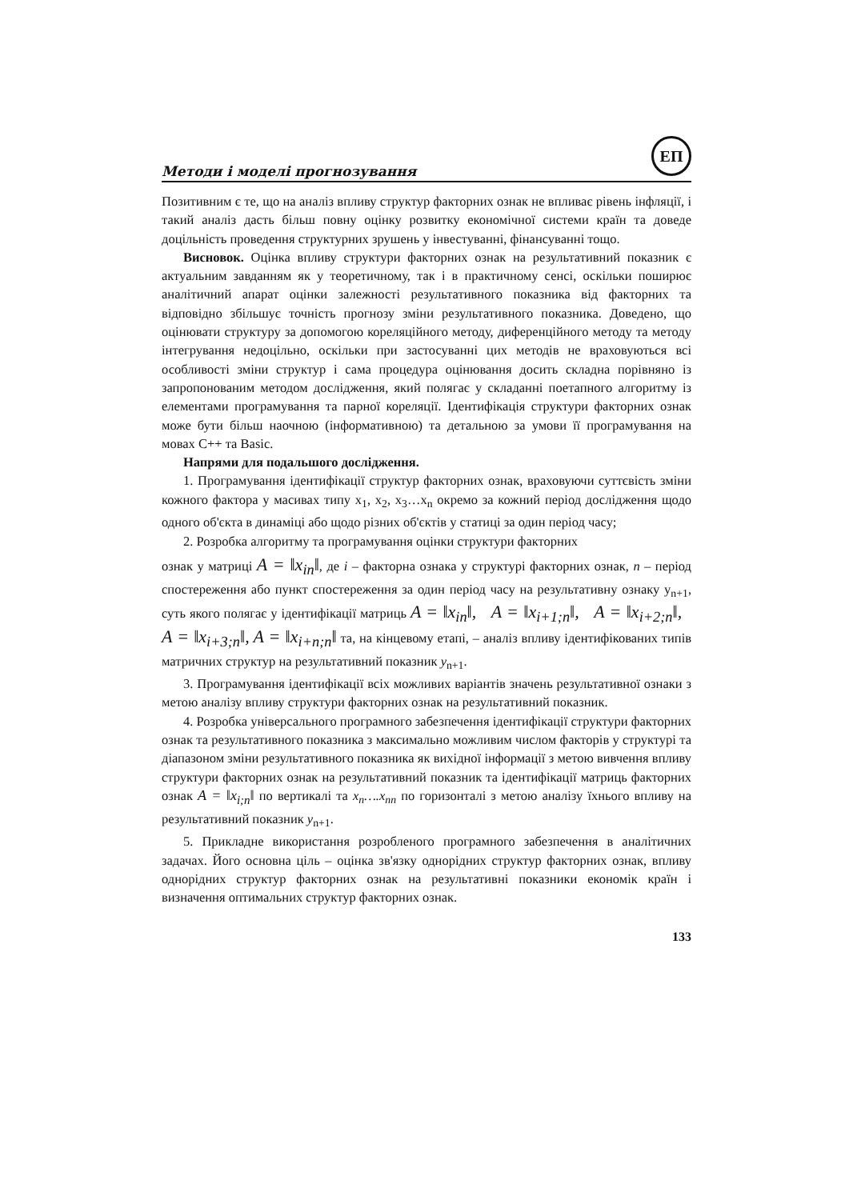Методи і моделі прогнозування
ЕП
Позитивним є те, що на аналіз впливу структур факторних ознак не впливає рівень інфляції, і такий аналіз дасть більш повну оцінку розвитку економічної системи країн та доведе доцільність проведення структурних зрушень у інвестуванні, фінансуванні тощо.
Висновок. Оцінка впливу структури факторних ознак на результативний показник є актуальним завданням як у теоретичному, так і в практичному сенсі, оскільки поширює аналітичний апарат оцінки залежності результативного показника від факторних та відповідно збільшує точність прогнозу зміни результативного показника. Доведено, що оцінювати структуру за допомогою кореляційного методу, диференційного методу та методу інтегрування недоцільно, оскільки при застосуванні цих методів не враховуються всі особливості зміни структур і сама процедура оцінювання досить складна порівняно із запропонованим методом дослідження, який полягає у складанні поетапного алгоритму із елементами програмування та парної кореляції. Ідентифікація структури факторних ознак може бути більш наочною (інформативною) та детальною за умови її програмування на мовах С++ та Basic.
Напрями для подальшого дослідження.
1. Програмування ідентифікації структур факторних ознак, враховуючи суттєвість зміни кожного фактора у масивах типу x<sub>1</sub>, x<sub>2</sub>, x<sub>3</sub>…x<sub>n</sub> окремо за кожний період дослідження щодо одного об'єкта в динаміці або щодо різних об'єктів у статиці за один період часу;
2. Розробка алгоритму та програмування оцінки структури факторних
ознак у матриці A = ‖x<sub>in</sub>‖, де і – факторна ознака у структурі факторних ознак, n – період спостереження або пункт спостереження за один період часу на результативну ознаку y<sub>n+1</sub>, суть якого полягає у ідентифікації матриць A = ‖x<sub>in</sub>‖, A = ‖x<sub>i+1;n</sub>‖, A = ‖x<sub>i+2;n</sub>‖, A = ‖x<sub>i+3;n</sub>‖, A = ‖x<sub>i+n;n</sub>‖ та, на кінцевому етапі, – аналіз впливу ідентифікованих типів матричних структур на результативний показник y<sub>n+1</sub>.
3. Програмування ідентифікації всіх можливих варіантів значень результативної ознаки з метою аналізу впливу структури факторних ознак на результативний показник.
4. Розробка універсального програмного забезпечення ідентифікації структури факторних ознак та результативного показника з максимально можливим числом факторів у структурі та діапазоном зміни результативного показника як вихідної інформації з метою вивчення впливу структури факторних ознак на результативний показник та ідентифікації матриць факторних ознак A = ‖x<sub>i;n</sub>‖ по вертикалі та x<sub>n</sub>….x<sub>nn</sub> по горизонталі з метою аналізу їхнього впливу на результативний показник y<sub>n+1</sub>.
5. Прикладне використання розробленого програмного забезпечення в аналітичних задачах. Його основна ціль – оцінка зв'язку однорідних структур факторних ознак, впливу однорідних структур факторних ознак на результативні показники економік країн і визначення оптимальних структур факторних ознак.
133